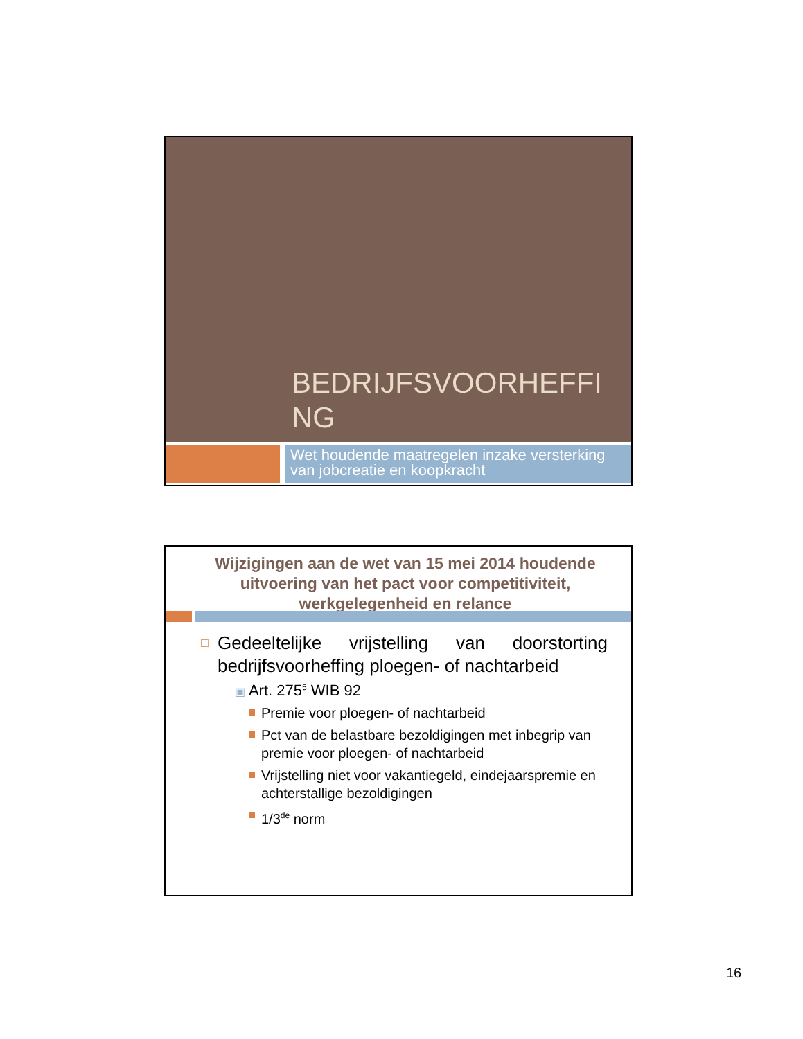BEDRIJFSVOORHEFFING
Wet houdende maatregelen inzake versterking van jobcreatie en koopkracht
Wijzigingen aan de wet van 15 mei 2014 houdende uitvoering van het pact voor competitiviteit, werkgelegenheid en relance
□ Gedeeltelijke vrijstelling van doorstorting bedrijfsvoorheffing ploegen- of nachtarbeid
▣ Art. 275<sup>5</sup> WIB 92
Premie voor ploegen- of nachtarbeid
Pct van de belastbare bezoldigingen met inbegrip van premie voor ploegen- of nachtarbeid
Vrijstelling niet voor vakantiegeld, eindejaarspremie en achterstallige bezoldigingen
1/3<sup>de</sup> norm
16